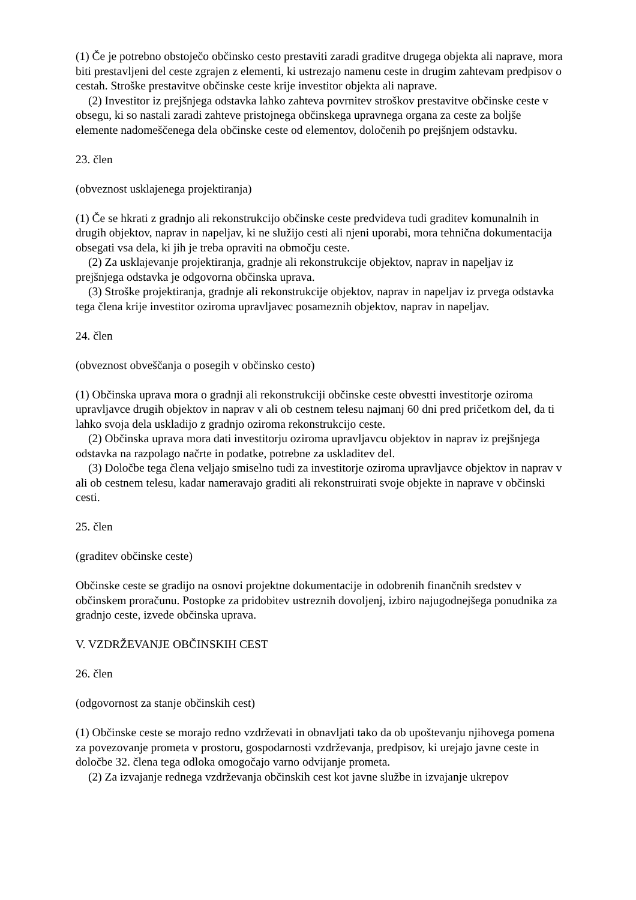(1) Če je potrebno obstoječo občinsko cesto prestaviti zaradi graditve drugega objekta ali naprave, mora biti prestavljeni del ceste zgrajen z elementi, ki ustrezajo namenu ceste in drugim zahtevam predpisov o cestah. Stroške prestavitve občinske ceste krije investitor objekta ali naprave.
(2) Investitor iz prejšnjega odstavka lahko zahteva povrnitev stroškov prestavitve občinske ceste v obsegu, ki so nastali zaradi zahteve pristojnega občinskega upravnega organa za ceste za boljše elemente nadomeščenega dela občinske ceste od elementov, določenih po prejšnjem odstavku.
23. člen
(obveznost usklajenega projektiranja)
(1) Če se hkrati z gradnjo ali rekonstrukcijo občinske ceste predvideva tudi graditev komunalnih in drugih objektov, naprav in napeljav, ki ne služijo cesti ali njeni uporabi, mora tehnična dokumentacija obsegati vsa dela, ki jih je treba opraviti na območju ceste.
(2) Za usklajevanje projektiranja, gradnje ali rekonstrukcije objektov, naprav in napeljav iz prejšnjega odstavka je odgovorna občinska uprava.
(3) Stroške projektiranja, gradnje ali rekonstrukcije objektov, naprav in napeljav iz prvega odstavka tega člena krije investitor oziroma upravljavec posameznih objektov, naprav in napeljav.
24. člen
(obveznost obveščanja o posegih v občinsko cesto)
(1) Občinska uprava mora o gradnji ali rekonstrukciji občinske ceste obvestti investitorje oziroma upravljavce drugih objektov in naprav v ali ob cestnem telesu najmanj 60 dni pred pričetkom del, da ti lahko svoja dela uskladijo z gradnjo oziroma rekonstrukcijo ceste.
(2) Občinska uprava mora dati investitorju oziroma upravljavcu objektov in naprav iz prejšnjega odstavka na razpolago načrte in podatke, potrebne za uskladitev del.
(3) Določbe tega člena veljajo smiselno tudi za investitorje oziroma upravljavce objektov in naprav v ali ob cestnem telesu, kadar nameravajo graditi ali rekonstruirati svoje objekte in naprave v občinski cesti.
25. člen
(graditev občinske ceste)
Občinske ceste se gradijo na osnovi projektne dokumentacije in odobrenih finančnih sredstev v občinskem proračunu. Postopke za pridobitev ustreznih dovoljenj, izbiro najugodnejšega ponudnika za gradnjo ceste, izvede občinska uprava.
V. VZDRŽEVANJE OBČINSKIH CEST
26. člen
(odgovornost za stanje občinskih cest)
(1) Občinske ceste se morajo redno vzdrževati in obnavljati tako da ob upoštevanju njihovega pomena za povezovanje prometa v prostoru, gospodarnosti vzdrževanja, predpisov, ki urejajo javne ceste in določbe 32. člena tega odloka omogočajo varno odvijanje prometa.
(2) Za izvajanje rednega vzdrževanja občinskih cest kot javne službe in izvajanje ukrepov